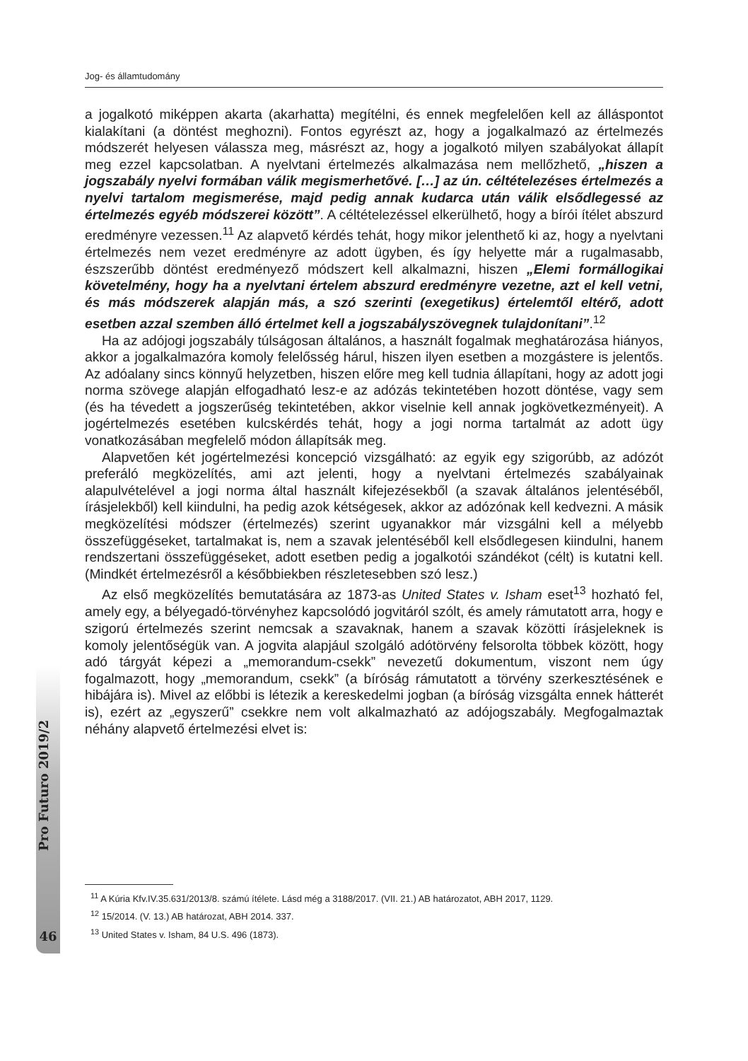Jog- és államtudomány
a jogalkotó miképpen akarta (akarhatta) megítélni, és ennek megfelelően kell az álláspontot kialakítani (a döntést meghozni). Fontos egyrészt az, hogy a jogalkalmazó az értelmezés módszerét helyesen válassza meg, másrészt az, hogy a jogalkotó milyen szabályokat állapít meg ezzel kapcsolatban. A nyelvtani értelmezés alkalmazása nem mellőzhető, „hiszen a jogszabály nyelvi formában válik megismerhetővé. […] az ún. céltételezéses értelmezés a nyelvi tartalom megismerése, majd pedig annak kudarca után válik elsődlegessé az értelmezés egyéb módszerei között”. A céltételezéssel elkerülhető, hogy a bírói ítélet abszurd eredményre vezessen.<sup>11</sup> Az alapvető kérdés tehát, hogy mikor jelenthető ki az, hogy a nyelvtani értelmezés nem vezet eredményre az adott ügyben, és így helyette már a rugalmasabb, észszerűbb döntést eredményező módszert kell alkalmazni, hiszen „Elemi formállogikai követelmény, hogy ha a nyelvtani értelem abszurd eredményre vezetne, azt el kell vetni, és más módszerek alapján más, a szó szerinti (exegetikus) értelemtől eltérő, adott esetben azzal szemben álló értelmet kell a jogszabályszövegnek tulajdonítani”.<sup>12</sup>
Ha az adójogi jogszabály túlságosan általános, a használt fogalmak meghatározása hiányos, akkor a jogalkalmazóra komoly felelősség hárul, hiszen ilyen esetben a mozgástere is jelentős. Az adóalany sincs könnyű helyzetben, hiszen előre meg kell tudnia állapítani, hogy az adott jogi norma szövege alapján elfogadható lesz-e az adózás tekintetében hozott döntése, vagy sem (és ha tévedett a jogszerűség tekintetében, akkor viselnie kell annak jogkövetkezményeit). A jogértelmezés esetében kulcskérdés tehát, hogy a jogi norma tartalmát az adott ügy vonatkozásában megfelelő módon állapítsák meg.
Alapvetően két jogértelmezési koncepció vizsgálható: az egyik egy szigorúbb, az adózót preferáló megközelítés, ami azt jelenti, hogy a nyelvtani értelmezés szabályainak alapulvételével a jogi norma által használt kifejezésekből (a szavak általános jelentéséből, írásjelekből) kell kiindulni, ha pedig azok kétségesek, akkor az adózónak kell kedvezni. A másik megközelítési módszer (értelmezés) szerint ugyanakkor már vizsgálni kell a mélyebb összefüggéseket, tartalmakat is, nem a szavak jelentéséből kell elsődlegesen kiindulni, hanem rendszertani összefüggéseket, adott esetben pedig a jogalkotói szándékot (célt) is kutatni kell. (Mindkét értelmezésről a későbbiekben részletesebben szó lesz.)
Az első megközelítés bemutatására az 1873-as United States v. Isham eset<sup>13</sup> hozható fel, amely egy, a bélyegadó-törvényhez kapcsolódó jogvitáról szólt, és amely rámutatott arra, hogy e szigorú értelmezés szerint nemcsak a szavaknak, hanem a szavak közötti írásjeleknek is komoly jelentőségük van. A jogvita alapjául szolgáló adótörvény felsorolta többek között, hogy adó tárgyát képezi a „memorandum-csekk” nevezetű dokumentum, viszont nem úgy fogalmazott, hogy „memorandum, csekk” (a bíróság rámutatott a törvény szerkesztésének e hibájára is). Mivel az előbbi is létezik a kereskedelmi jogban (a bíróság vizsgálta ennek hátterét is), ezért az „egyszerű” csekkre nem volt alkalmazható az adójogszabály. Megfogalmaztak néhány alapvető értelmezési elvet is:
Pro Futuro 2019/2
46
<sup>11</sup> A Kúria Kfv.IV.35.631/2013/8. számú ítélete. Lásd még a 3188/2017. (VII. 21.) AB határozatot, ABH 2017, 1129.
<sup>12</sup> 15/2014. (V. 13.) AB határozat, ABH 2014. 337.
<sup>13</sup> United States v. Isham, 84 U.S. 496 (1873).